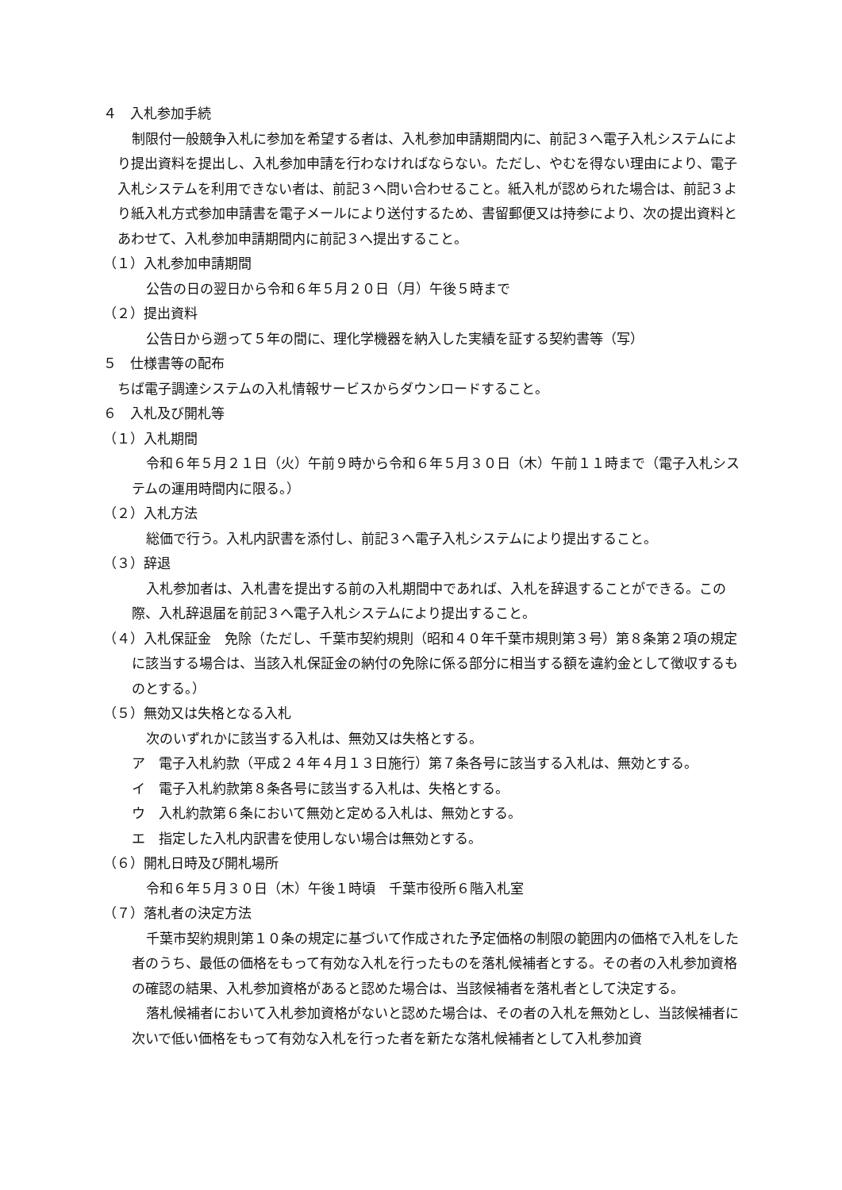４　入札参加手続
制限付一般競争入札に参加を希望する者は、入札参加申請期間内に、前記３へ電子入札システムにより提出資料を提出し、入札参加申請を行わなければならない。ただし、やむを得ない理由により、電子入札システムを利用できない者は、前記３へ問い合わせること。紙入札が認められた場合は、前記３より紙入札方式参加申請書を電子メールにより送付するため、書留郵便又は持参により、次の提出資料とあわせて、入札参加申請期間内に前記３へ提出すること。
（１）入札参加申請期間
公告の日の翌日から令和６年５月２０日（月）午後５時まで
（２）提出資料
公告日から遡って５年の間に、理化学機器を納入した実績を証する契約書等（写）
５　仕様書等の配布
ちば電子調達システムの入札情報サービスからダウンロードすること。
６　入札及び開札等
（１）入札期間
令和６年５月２１日（火）午前９時から令和６年５月３０日（木）午前１１時まで（電子入札システムの運用時間内に限る。）
（２）入札方法
総価で行う。入札内訳書を添付し、前記３へ電子入札システムにより提出すること。
（３）辞退
入札参加者は、入札書を提出する前の入札期間中であれば、入札を辞退することができる。この際、入札辞退届を前記３へ電子入札システムにより提出すること。
（４）入札保証金　免除（ただし、千葉市契約規則（昭和４０年千葉市規則第３号）第８条第２項の規定に該当する場合は、当該入札保証金の納付の免除に係る部分に相当する額を違約金として徴収するものとする。）
（５）無効又は失格となる入札
次のいずれかに該当する入札は、無効又は失格とする。
ア　電子入札約款（平成２４年４月１３日施行）第７条各号に該当する入札は、無効とする。
イ　電子入札約款第８条各号に該当する入札は、失格とする。
ウ　入札約款第６条において無効と定める入札は、無効とする。
エ　指定した入札内訳書を使用しない場合は無効とする。
（６）開札日時及び開札場所
令和６年５月３０日（木）午後１時頃　千葉市役所６階入札室
（７）落札者の決定方法
千葉市契約規則第１０条の規定に基づいて作成された予定価格の制限の範囲内の価格で入札をした者のうち、最低の価格をもって有効な入札を行ったものを落札候補者とする。その者の入札参加資格の確認の結果、入札参加資格があると認めた場合は、当該候補者を落札者として決定する。
落札候補者において入札参加資格がないと認めた場合は、その者の入札を無効とし、当該候補者に次いで低い価格をもって有効な入札を行った者を新たな落札候補者として入札参加資